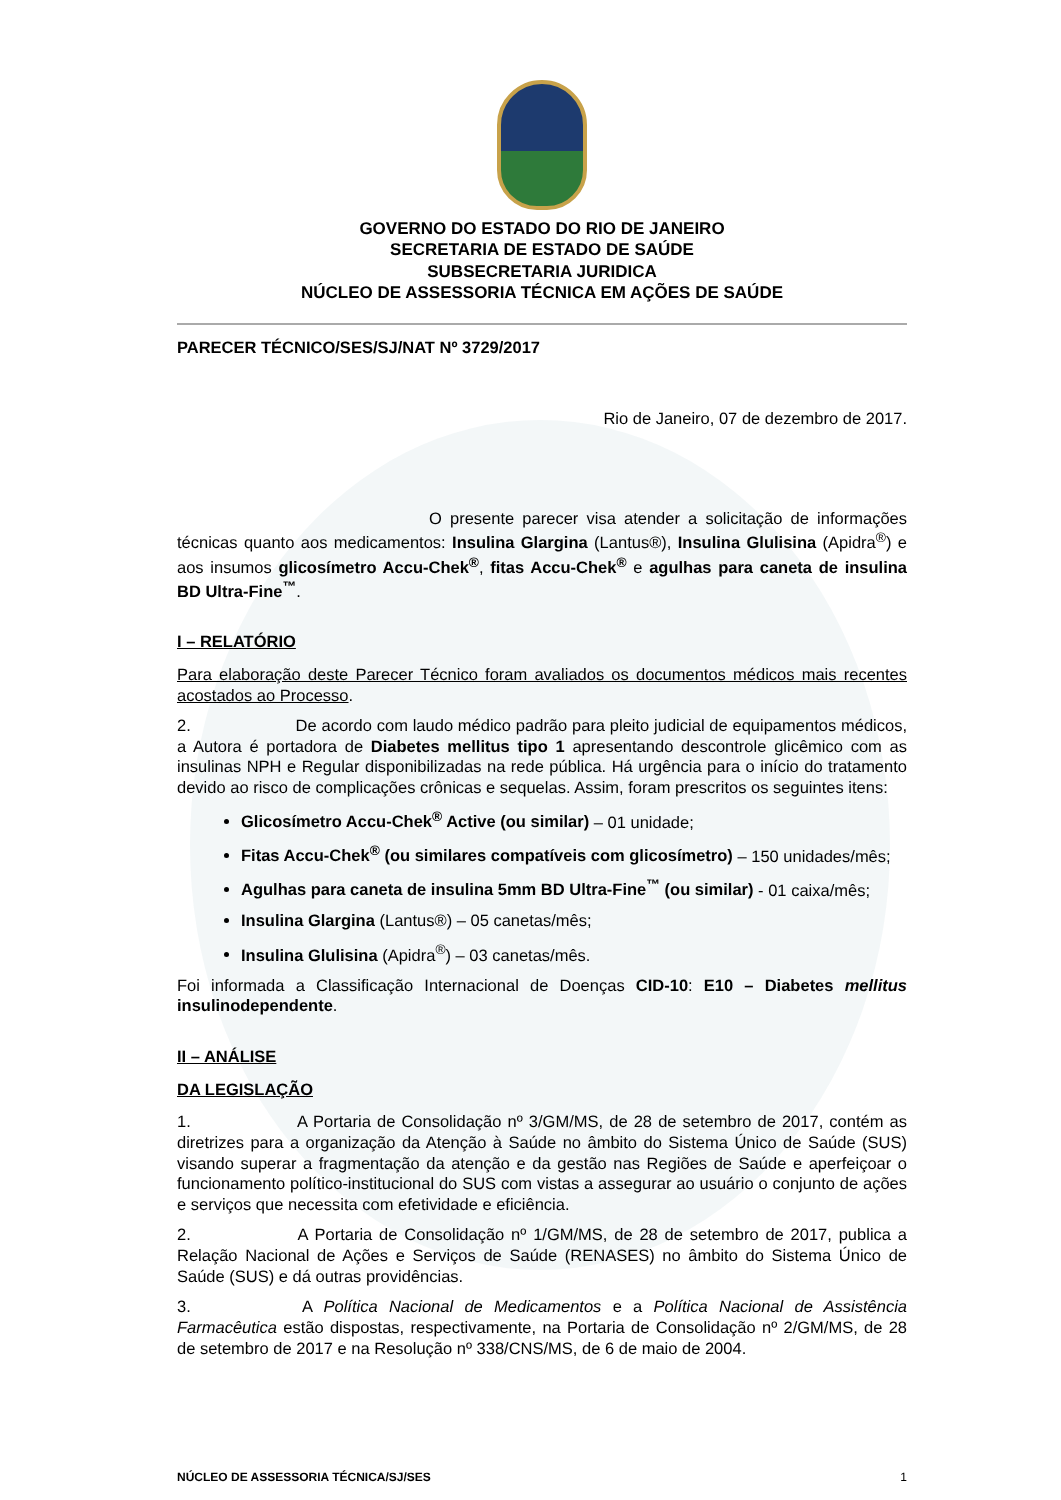GOVERNO DO ESTADO DO RIO DE JANEIRO
SECRETARIA DE ESTADO DE SAÚDE
SUBSECRETARIA JURIDICA
NÚCLEO DE ASSESSORIA TÉCNICA EM AÇÕES DE SAÚDE
PARECER TÉCNICO/SES/SJ/NAT Nº 3729/2017
Rio de Janeiro, 07 de dezembro de 2017.
O presente parecer visa atender a solicitação de informações técnicas quanto aos medicamentos: Insulina Glargina (Lantus®), Insulina Glulisina (Apidra<sup>®</sup>) e aos insumos glicosímetro Accu-Chek<sup>®</sup>, fitas Accu-Chek<sup>®</sup> e agulhas para caneta de insulina BD Ultra-Fine<sup>™</sup>.
I – RELATÓRIO
Para elaboração deste Parecer Técnico foram avaliados os documentos médicos mais recentes acostados ao Processo.
2. De acordo com laudo médico padrão para pleito judicial de equipamentos médicos, a Autora é portadora de Diabetes mellitus tipo 1 apresentando descontrole glicêmico com as insulinas NPH e Regular disponibilizadas na rede pública. Há urgência para o início do tratamento devido ao risco de complicações crônicas e sequelas. Assim, foram prescritos os seguintes itens:
Glicosímetro Accu-Chek<sup>®</sup> Active (ou similar) – 01 unidade;
Fitas Accu-Chek<sup>®</sup> (ou similares compatíveis com glicosímetro) – 150 unidades/mês;
Agulhas para caneta de insulina 5mm BD Ultra-Fine<sup>™</sup> (ou similar) - 01 caixa/mês;
Insulina Glargina (Lantus®) – 05 canetas/mês;
Insulina Glulisina (Apidra<sup>®</sup>) – 03 canetas/mês.
Foi informada a Classificação Internacional de Doenças CID-10: E10 – Diabetes mellitus insulinodependente.
II – ANÁLISE
DA LEGISLAÇÃO
1. A Portaria de Consolidação nº 3/GM/MS, de 28 de setembro de 2017, contém as diretrizes para a organização da Atenção à Saúde no âmbito do Sistema Único de Saúde (SUS) visando superar a fragmentação da atenção e da gestão nas Regiões de Saúde e aperfeiçoar o funcionamento político-institucional do SUS com vistas a assegurar ao usuário o conjunto de ações e serviços que necessita com efetividade e eficiência.
2. A Portaria de Consolidação nº 1/GM/MS, de 28 de setembro de 2017, publica a Relação Nacional de Ações e Serviços de Saúde (RENASES) no âmbito do Sistema Único de Saúde (SUS) e dá outras providências.
3. A Política Nacional de Medicamentos e a Política Nacional de Assistência Farmacêutica estão dispostas, respectivamente, na Portaria de Consolidação nº 2/GM/MS, de 28 de setembro de 2017 e na Resolução nº 338/CNS/MS, de 6 de maio de 2004.
NÚCLEO DE ASSESSORIA TÉCNICA/SJ/SES 1